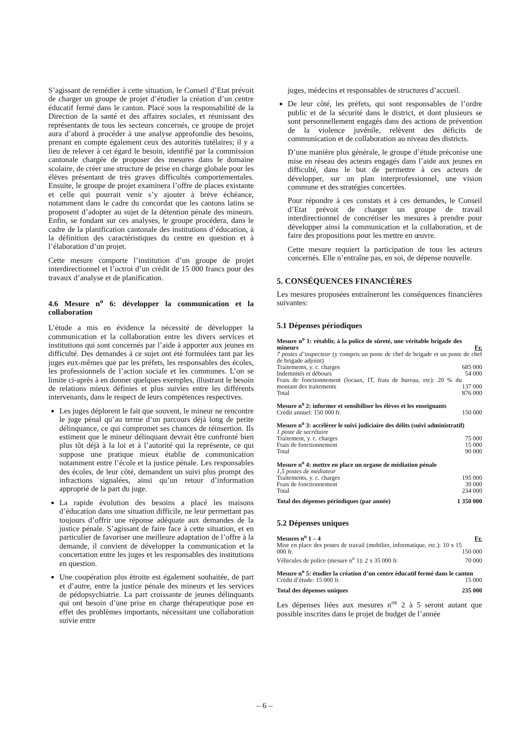S’agissant de remédier à cette situation, le Conseil d’Etat prévoit de charger un groupe de projet d’étudier la création d’un centre éducatif fermé dans le canton. Placé sous la responsabilité de la Direction de la santé et des affaires sociales, et réunissant des représentants de tous les secteurs concernés, ce groupe de projet aura d’abord à procéder à une analyse approfondie des besoins, prenant en compte également ceux des autorités tutélaires; il y a lieu de relever à cet égard le besoin, identifié par la commission cantonale chargée de proposer des mesures dans le domaine scolaire, de créer une structure de prise en charge globale pour les élèves présentant de très graves difficultés comportementales. Ensuite, le groupe de projet examinera l’offre de places existante et celle qui pourrait venir s’y ajouter à brève échéance, notamment dans le cadre du concordat que les cantons latins se proposent d’adopter au sujet de la détention pénale des mineurs. Enfin, se fondant sur ces analyses, le groupe procédera, dans le cadre de la planification cantonale des institutions d’éducation, à la définition des caractéristiques du centre en question et à l’élaboration d’un projet.
Cette mesure comporte l’institution d’un groupe de projet interdirectionnel et l’octroi d’un crédit de 15 000 francs pour des travaux d’analyse et de planification.
4.6 Mesure n<sup>o</sup> 6: développer la communication et la collaboration
L’étude a mis en évidence la nécessité de développer la communication et la collaboration entre les divers services et institutions qui sont concernés par l’aide à apporter aux jeunes en difficulté. Des demandes à ce sujet ont été formulées tant par les juges eux-mêmes que par les préfets, les responsables des écoles, les professionnels de l’action sociale et les communes. L’on se limite ci-après à en donner quelques exemples, illustrant le besoin de relations mieux définies et plus suivies entre les différents intervenants, dans le respect de leurs compétences respectives.
Les juges déplorent le fait que souvent, le mineur ne rencontre le juge pénal qu’au terme d’un parcours déjà long de petite délinquance, ce qui compromet ses chances de réinsertion. Ils estiment que le mineur délinquant devrait être confronté bien plus tôt déjà à la loi et à l’autorité qui la représente, ce qui suppose une pratique mieux établie de communication notamment entre l’école et la justice pénale. Les responsables des écoles, de leur côté, demandent un suivi plus prompt des infractions signalées, ainsi qu’un retour d’information approprié de la part du juge.
La rapide évolution des besoins a placé les maisons d’éducation dans une situation difficile, ne leur permettant pas toujours d’offrir une réponse adéquate aux demandes de la justice pénale. S’agissant de faire face à cette situation, et en particulier de favoriser une meilleure adaptation de l’offre à la demande, il convient de développer la communication et la concertation entre les juges et les responsables des institutions en question.
Une coopération plus étroite est également souhaitée, de part et d’autre, entre la justice pénale des mineurs et les services de pédopsychiatrie. La part croissante de jeunes délinquants qui ont besoin d’une prise en charge thérapeutique pose en effet des problèmes importants, nécessitant une collaboration suivie entre
juges, médecins et responsables de structures d’accueil.
De leur côté, les préfets, qui sont responsables de l’ordre public et de la sécurité dans le district, et dont plusieurs se sont personnellement engagés dans des actions de prévention de la violence juvénile, relèvent des déficits de communication et de collaboration au niveau des districts.
D’une manière plus générale, le groupe d’étude préconise une mise en réseau des acteurs engagés dans l’aide aux jeunes en difficulté, dans le but de permettre à ces acteurs de développer, sur un plan interprofessionnel, une vision commune et des stratégies concertées.
Pour répondre à ces constats et à ces demandes, le Conseil d’Etat prévoit de charger un groupe de travail interdirectionnel de concrétiser les mesures à prendre pour développer ainsi la communication et la collaboration, et de faire des propositions pour les mettre en œuvre.
Cette mesure requiert la participation de tous les acteurs concernés. Elle n’entraîne pas, en soi, de dépense nouvelle.
5. CONSÉQUENCES FINANCIÈRES
Les mesures proposées entraîneront les conséquences financières suivantes:
5.1 Dépenses périodiques
| Mesure n<sup>o</sup> 1: rétablir, à la police de sûreté, une véritable brigade des mineurs | Fr. |
| 7 postes d’inspecteur (y compris un poste de chef de brigade et un poste de chef de brigade adjoint) | |
| Traitements, y. c. charges | 685 000 |
| Indemnités et débours | 54 000 |
| Frais de fonctionnement (locaux, IT, frais de bureau, etc): 20 % du montant des traitements | 137 000 |
| Total | 876 000 |
| Mesure n<sup>o</sup> 2: informer et sensibiliser les élèves et les enseignants | |
| Crédit annuel: 150 000 fr. | 150 000 |
| Mesure n<sup>o</sup> 3: accélérer le suivi judiciaire des délits (suivi administratif) | |
| 1 poste de secrétaire | |
| Traitement, y. c. charges | 75 000 |
| Frais de fonctionnement | 15 000 |
| Total | 90 000 |
| Mesure n<sup>o</sup> 4: mettre en place un organe de médiation pénale | |
| 1,5 postes de médiateur | |
| Traitements, y. c. charges | 195 000 |
| Frais de fonctionnement | 39 000 |
| Total | 234 000 |
| Total des dépenses périodiques (par année) | 1 350 000 |
5.2 Dépenses uniques
| Mesures n<sup>o</sup> 1 – 4 | Fr. |
| Mise en place des postes de travail (mobilier, informatique, etc.): 10 x 15 000 fr. | 150 000 |
| Véhicules de police (mesure n<sup>o</sup> 1): 2 x 35 000 fr. | 70 000 |
| Mesure n<sup>o</sup> 5: étudier la création d’un centre éducatif fermé dans le canton | |
| Crédit d’étude: 15 000 fr. | 15 000 |
| Total des dépenses uniques | 235 000 |
Les dépenses liées aux mesures n<sup>os</sup> 2 à 5 seront autant que possible inscrites dans le projet de budget de l’année
– 6 –